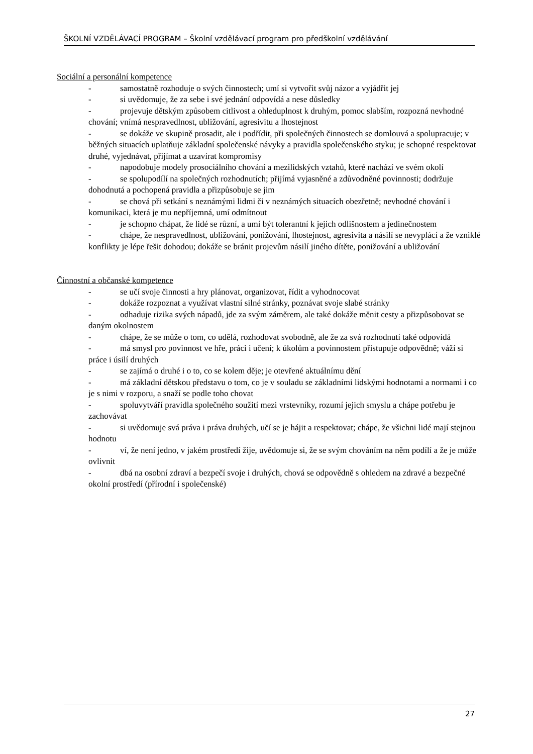ŠKOLNÍ VZDĚLÁVACÍ PROGRAM – Školní vzdělávací program pro předškolní vzdělávání
Sociální a personální kompetence
- samostatně rozhoduje o svých činnostech; umí si vytvořit svůj názor a vyjádřit jej
- si uvědomuje, že za sebe i své jednání odpovídá a nese důsledky
- projevuje dětským způsobem citlivost a ohleduplnost k druhým, pomoc slabším, rozpozná nevhodné chování; vnímá nespravedlnost, ubližování, agresivitu a lhostejnost
- se dokáže ve skupině prosadit, ale i podřídit, při společných činnostech se domlouvá a spolupracuje; v běžných situacích uplatňuje základní společenské návyky a pravidla společenského styku; je schopné respektovat druhé, vyjednávat, přijímat a uzavírat kompromisy
- napodobuje modely prosociálního chování a mezilidských vztahů, které nachází ve svém okolí
- se spolupodílí na společných rozhodnutích; přijímá vyjasněné a zdůvodněné povinnosti; dodržuje dohodnutá a pochopená pravidla a přizpůsobuje se jim
- se chová při setkání s neznámými lidmi či v neznámých situacích obezřetně; nevhodné chování i komunikaci, která je mu nepříjemná, umí odmítnout
- je schopno chápat, že lidé se různí, a umí být tolerantní k jejich odlišnostem a jedinečnostem
- chápe, že nespravedlnost, ubližování, ponižování, lhostejnost, agresivita a násilí se nevyplácí a že vzniklé konflikty je lépe řešit dohodou; dokáže se bránit projevům násilí jiného dítěte, ponižování a ubližování
Činnostní a občanské kompetence
- se učí svoje činnosti a hry plánovat, organizovat, řídit a vyhodnocovat
- dokáže rozpoznat a využívat vlastní silné stránky, poznávat svoje slabé stránky
- odhaduje rizika svých nápadů, jde za svým záměrem, ale také dokáže měnit cesty a přizpůsobovat se daným okolnostem
- chápe, že se může o tom, co udělá, rozhodovat svobodně, ale že za svá rozhodnutí také odpovídá
- má smysl pro povinnost ve hře, práci i učení; k úkolům a povinnostem přistupuje odpovědně; váží si práce i úsilí druhých
- se zajímá o druhé i o to, co se kolem děje; je otevřené aktuálnímu dění
- má základní dětskou představu o tom, co je v souladu se základními lidskými hodnotami a normami i co je s nimi v rozporu, a snaží se podle toho chovat
- spoluvytváří pravidla společného soužití mezi vrstevníky, rozumí jejich smyslu a chápe potřebu je zachovávat
- si uvědomuje svá práva i práva druhých, učí se je hájit a respektovat; chápe, že všichni lidé mají stejnou hodnotu
- ví, že není jedno, v jakém prostředí žije, uvědomuje si, že se svým chováním na něm podílí a že je může ovlivnit
- dbá na osobní zdraví a bezpečí svoje i druhých, chová se odpovědně s ohledem na zdravé a bezpečné okolní prostředí (přírodní i společenské)
27